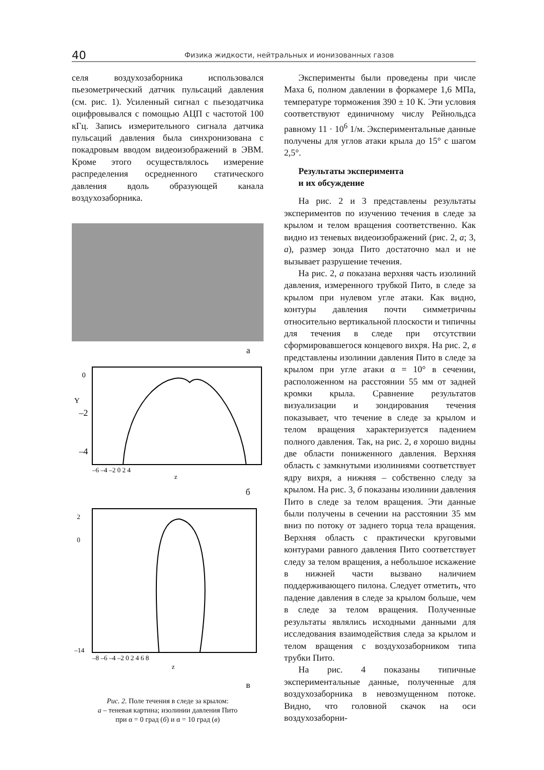40 Физика жидкости, нейтральных и ионизованных газов
селя воздухозаборника использовался пьезометрический датчик пульсаций давления (см. рис. 1). Усиленный сигнал с пьезодатчика оцифровывался с помощью АЦП с частотой 100 кГц. Запись измерительного сигнала датчика пульсаций давления была синхронизована с покадровым вводом видеоизображений в ЭВМ. Кроме этого осуществлялось измерение распределения осредненного статического давления вдоль образующей канала воздухозаборника.
а
0
–2
–4
Y
–6 –4 –2 0 2 4
z
б
2
0
–14
–8 –6 –4 –2 0 2 4 6 8
z
в
Рис. 2. Поле течения в следе за крылом:
а – теневая картина; изолинии давления Пито
при α = 0 град (б) и α = 10 град (в)
Эксперименты были проведены при числе Маха 6, полном давлении в форкамере 1,6 МПа, температуре торможения 390 ± 10 К. Эти условия соответствуют единичному числу Рейнольдса равному 11 · 10<sup>6</sup> 1/м. Экспериментальные данные получены для углов атаки крыла до 15° с шагом 2,5°.
Результаты эксперимента
и их обсуждение
На рис. 2 и 3 представлены результаты экспериментов по изучению течения в следе за крылом и телом вращения соответственно. Как видно из теневых видеоизображений (рис. 2, а; 3, а), размер зонда Пито достаточно мал и не вызывает разрушение течения.
На рис. 2, а показана верхняя часть изолиний давления, измеренного трубкой Пито, в следе за крылом при нулевом угле атаки. Как видно, контуры давления почти симметричны относительно вертикальной плоскости и типичны для течения в следе при отсутствии сформировавшегося концевого вихря. На рис. 2, в представлены изолинии давления Пито в следе за крылом при угле атаки α = 10° в сечении, расположенном на расстоянии 55 мм от задней кромки крыла. Сравнение результатов визуализации и зондирования течения показывает, что течение в следе за крылом и телом вращения характеризуется падением полного давления. Так, на рис. 2, в хорошо видны две области пониженного давления. Верхняя область с замкнутыми изолиниями соответствует ядру вихря, а нижняя – собственно следу за крылом. На рис. 3, б показаны изолинии давления Пито в следе за телом вращения. Эти данные были получены в сечении на расстоянии 35 мм вниз по потоку от заднего торца тела вращения. Верхняя область с практически круговыми контурами равного давления Пито соответствует следу за телом вращения, а небольшое искажение в нижней части вызвано наличием поддерживающего пилона. Следует отметить, что падение давления в следе за крылом больше, чем в следе за телом вращения. Полученные результаты являлись исходными данными для исследования взаимодействия следа за крылом и телом вращения с воздухозаборником типа трубки Пито.
На рис. 4 показаны типичные экспериментальные данные, полученные для воздухозаборника в невозмущенном потоке. Видно, что головной скачок на оси воздухозаборни-